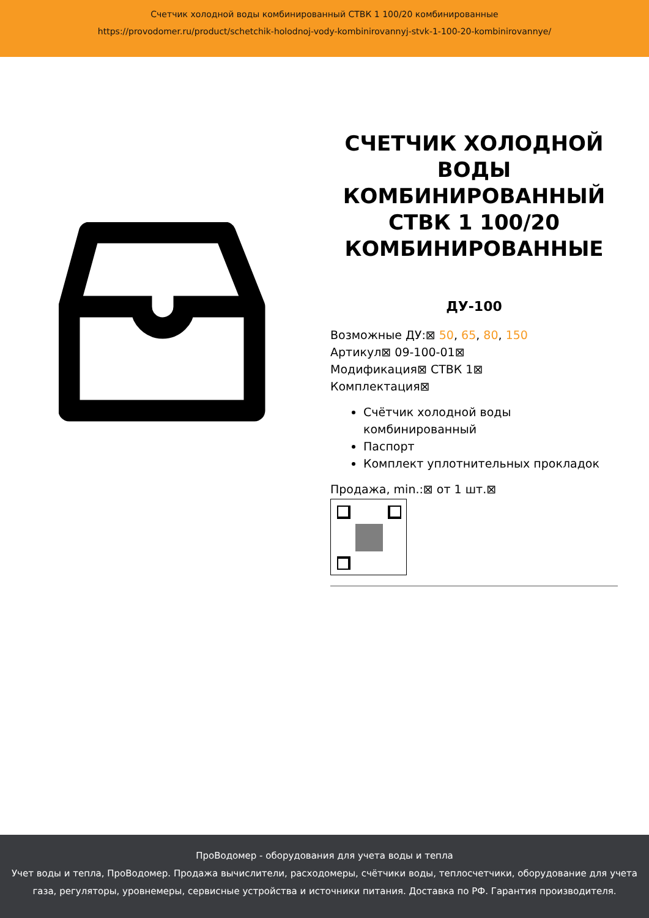Счетчик холодной воды комбинированный СТВК 1 100/20 комбинированные
https://provodomer.ru/product/schetchik-holodnoj-vody-kombinirovannyj-stvk-1-100-20-kombinirovannye/
СЧЕТЧИК ХОЛОДНОЙ ВОДЫ КОМБИНИРОВАННЫЙ СТВК 1 100/20 КОМБИНИРОВАННЫЕ
ДУ-100
Возможные ДУ:⊠ 50, 65, 80, 150
Артикул⊠ 09-100-01⊠
Модификация⊠ СТВК 1⊠
Комплектация⊠
Счётчик холодной воды комбинированный
Паспорт
Комплект уплотнительных прокладок
Продажа, min.:⊠ от 1 шт.⊠
ПроВодомер - оборудования для учета воды и тепла
Учет воды и тепла, ПроВодомер. Продажа вычислители, расходомеры, счётчики воды, теплосчетчики, оборудование для учета газа, регуляторы, уровнемеры, сервисные устройства и источники питания. Доставка по РФ. Гарантия производителя.